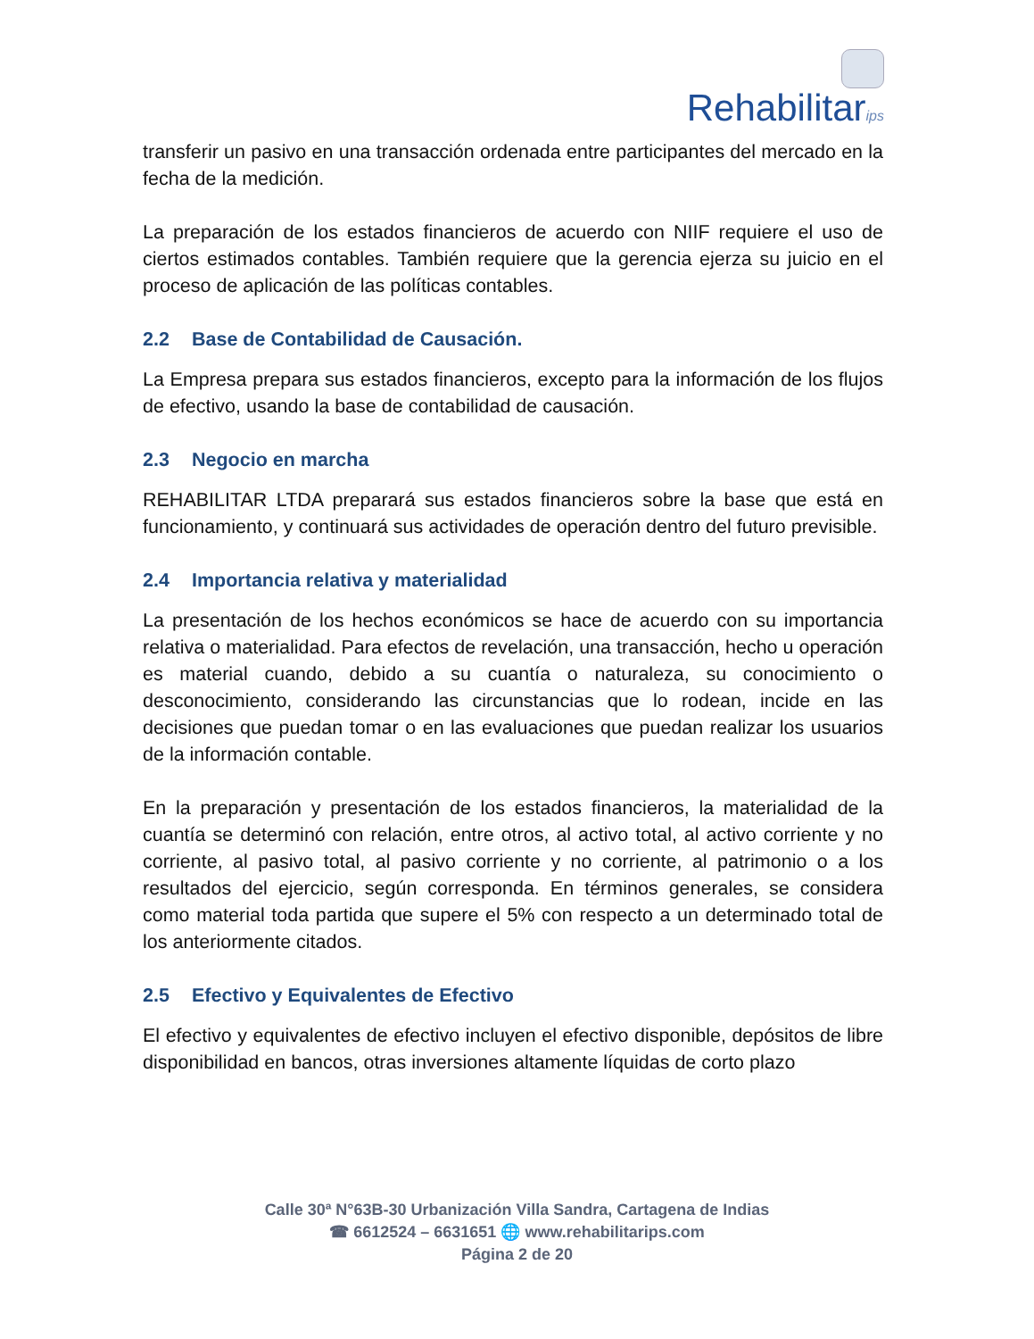Rehabilitarips
transferir un pasivo en una transacción ordenada entre participantes del mercado en la fecha de la medición.
La preparación de los estados financieros de acuerdo con NIIF requiere el uso de ciertos estimados contables. También requiere que la gerencia ejerza su juicio en el proceso de aplicación de las políticas contables.
2.2 Base de Contabilidad de Causación.
La Empresa prepara sus estados financieros, excepto para la información de los flujos de efectivo, usando la base de contabilidad de causación.
2.3 Negocio en marcha
REHABILITAR LTDA preparará sus estados financieros sobre la base que está en funcionamiento, y continuará sus actividades de operación dentro del futuro previsible.
2.4 Importancia relativa y materialidad
La presentación de los hechos económicos se hace de acuerdo con su importancia relativa o materialidad. Para efectos de revelación, una transacción, hecho u operación es material cuando, debido a su cuantía o naturaleza, su conocimiento o desconocimiento, considerando las circunstancias que lo rodean, incide en las decisiones que puedan tomar o en las evaluaciones que puedan realizar los usuarios de la información contable.
En la preparación y presentación de los estados financieros, la materialidad de la cuantía se determinó con relación, entre otros, al activo total, al activo corriente y no corriente, al pasivo total, al pasivo corriente y no corriente, al patrimonio o a los resultados del ejercicio, según corresponda. En términos generales, se considera como material toda partida que supere el 5% con respecto a un determinado total de los anteriormente citados.
2.5 Efectivo y Equivalentes de Efectivo
El efectivo y equivalentes de efectivo incluyen el efectivo disponible, depósitos de libre disponibilidad en bancos, otras inversiones altamente líquidas de corto plazo
Calle 30ª N°63B-30 Urbanización Villa Sandra, Cartagena de Indias
☎ 6612524 – 6631651 🌐 www.rehabilitarips.com
Página 2 de 20